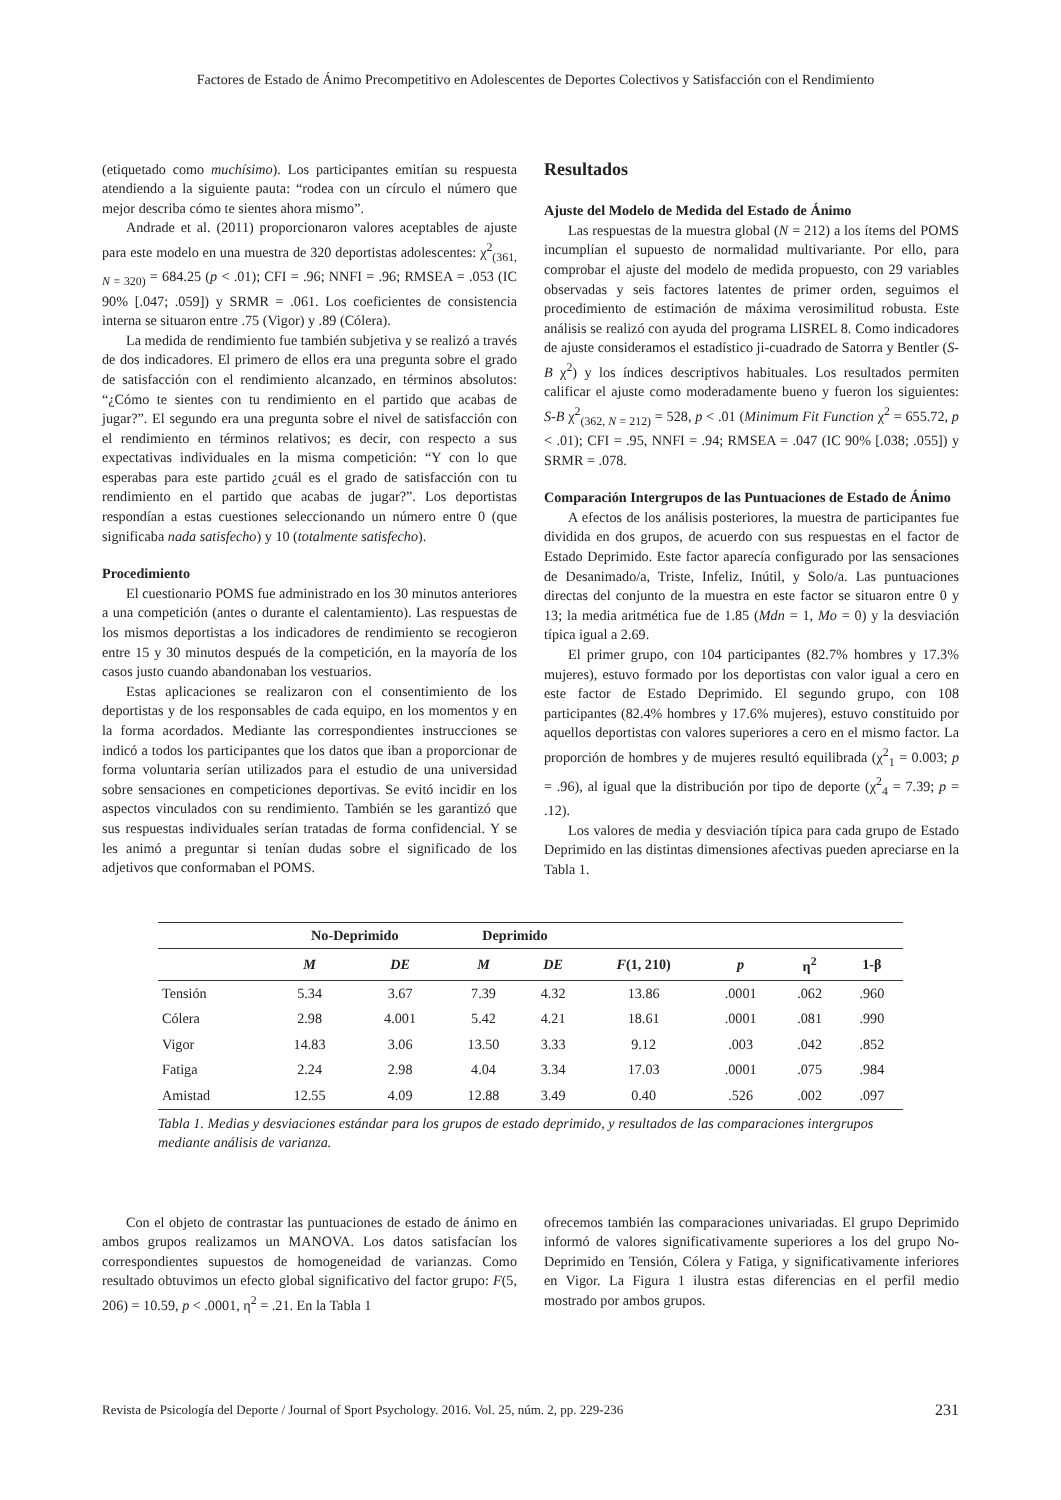Factores de Estado de Ánimo Precompetitivo en Adolescentes de Deportes Colectivos y Satisfacción con el Rendimiento
(etiquetado como muchísimo). Los participantes emitían su respuesta atendiendo a la siguiente pauta: “rodea con un círculo el número que mejor describa cómo te sientes ahora mismo”.
Andrade et al. (2011) proporcionaron valores aceptables de ajuste para este modelo en una muestra de 320 deportistas adolescentes: χ<sup>2</sup><sub>(361, N = 320)</sub> = 684.25 (p < .01); CFI = .96; NNFI = .96; RMSEA = .053 (IC 90% [.047; .059]) y SRMR = .061. Los coeficientes de consistencia interna se situaron entre .75 (Vigor) y .89 (Cólera).
La medida de rendimiento fue también subjetiva y se realizó a través de dos indicadores. El primero de ellos era una pregunta sobre el grado de satisfacción con el rendimiento alcanzado, en términos absolutos: “¿Cómo te sientes con tu rendimiento en el partido que acabas de jugar?”. El segundo era una pregunta sobre el nivel de satisfacción con el rendimiento en términos relativos; es decir, con respecto a sus expectativas individuales en la misma competición: “Y con lo que esperabas para este partido ¿cuál es el grado de satisfacción con tu rendimiento en el partido que acabas de jugar?”. Los deportistas respondían a estas cuestiones seleccionando un número entre 0 (que significaba nada satisfecho) y 10 (totalmente satisfecho).
Procedimiento
El cuestionario POMS fue administrado en los 30 minutos anteriores a una competición (antes o durante el calentamiento). Las respuestas de los mismos deportistas a los indicadores de rendimiento se recogieron entre 15 y 30 minutos después de la competición, en la mayoría de los casos justo cuando abandonaban los vestuarios.
Estas aplicaciones se realizaron con el consentimiento de los deportistas y de los responsables de cada equipo, en los momentos y en la forma acordados. Mediante las correspondientes instrucciones se indicó a todos los participantes que los datos que iban a proporcionar de forma voluntaria serían utilizados para el estudio de una universidad sobre sensaciones en competiciones deportivas. Se evitó incidir en los aspectos vinculados con su rendimiento. También se les garantizó que sus respuestas individuales serían tratadas de forma confidencial. Y se les animó a preguntar si tenían dudas sobre el significado de los adjetivos que conformaban el POMS.
Resultados
Ajuste del Modelo de Medida del Estado de Ánimo
Las respuestas de la muestra global (N = 212) a los ítems del POMS incumplían el supuesto de normalidad multivariante. Por ello, para comprobar el ajuste del modelo de medida propuesto, con 29 variables observadas y seis factores latentes de primer orden, seguimos el procedimiento de estimación de máxima verosimilitud robusta. Este análisis se realizó con ayuda del programa LISREL 8. Como indicadores de ajuste consideramos el estadístico ji-cuadrado de Satorra y Bentler (S-B χ<sup>2</sup>) y los índices descriptivos habituales. Los resultados permiten calificar el ajuste como moderadamente bueno y fueron los siguientes: S-B χ<sup>2</sup><sub>(362, N = 212)</sub> = 528, p < .01 (Minimum Fit Function χ<sup>2</sup> = 655.72, p < .01); CFI = .95, NNFI = .94; RMSEA = .047 (IC 90% [.038; .055]) y SRMR = .078.
Comparación Intergrupos de las Puntuaciones de Estado de Ánimo
A efectos de los análisis posteriores, la muestra de participantes fue dividida en dos grupos, de acuerdo con sus respuestas en el factor de Estado Deprimido. Este factor aparecía configurado por las sensaciones de Desanimado/a, Triste, Infeliz, Inútil, y Solo/a. Las puntuaciones directas del conjunto de la muestra en este factor se situaron entre 0 y 13; la media aritmética fue de 1.85 (Mdn = 1, Mo = 0) y la desviación típica igual a 2.69.
El primer grupo, con 104 participantes (82.7% hombres y 17.3% mujeres), estuvo formado por los deportistas con valor igual a cero en este factor de Estado Deprimido. El segundo grupo, con 108 participantes (82.4% hombres y 17.6% mujeres), estuvo constituido por aquellos deportistas con valores superiores a cero en el mismo factor. La proporción de hombres y de mujeres resultó equilibrada (χ<sup>2</sup><sub>1</sub> = 0.003; p = .96), al igual que la distribución por tipo de deporte (χ<sup>2</sup><sub>4</sub> = 7.39; p = .12).
Los valores de media y desviación típica para cada grupo de Estado Deprimido en las distintas dimensiones afectivas pueden apreciarse en la Tabla 1.
| | No-Deprimido | | Deprimido | | | | | |
| --- | --- | --- | --- | --- | --- | --- | --- | --- |
| | M | DE | M | DE | F (1, 210) | p | η<sup>2</sup> | 1-β |
| Tensión | 5.34 | 3.67 | 7.39 | 4.32 | 13.86 | .0001 | .062 | .960 |
| Cólera | 2.98 | 4.001 | 5.42 | 4.21 | 18.61 | .0001 | .081 | .990 |
| Vigor | 14.83 | 3.06 | 13.50 | 3.33 | 9.12 | .003 | .042 | .852 |
| Fatiga | 2.24 | 2.98 | 4.04 | 3.34 | 17.03 | .0001 | .075 | .984 |
| Amistad | 12.55 | 4.09 | 12.88 | 3.49 | 0.40 | .526 | .002 | .097 |
Tabla 1. Medias y desviaciones estándar para los grupos de estado deprimido, y resultados de las comparaciones intergrupos mediante análisis de varianza.
Con el objeto de contrastar las puntuaciones de estado de ánimo en ambos grupos realizamos un MANOVA. Los datos satisfacían los correspondientes supuestos de homogeneidad de varianzas. Como resultado obtuvimos un efecto global significativo del factor grupo: F(5, 206) = 10.59, p < .0001, η<sup>2</sup> = .21. En la Tabla 1
ofrecemos también las comparaciones univariadas. El grupo Deprimido informó de valores significativamente superiores a los del grupo No-Deprimido en Tensión, Cólera y Fatiga, y significativamente inferiores en Vigor. La Figura 1 ilustra estas diferencias en el perfil medio mostrado por ambos grupos.
Revista de Psicología del Deporte / Journal of Sport Psychology. 2016. Vol. 25, núm. 2, pp. 229-236 231